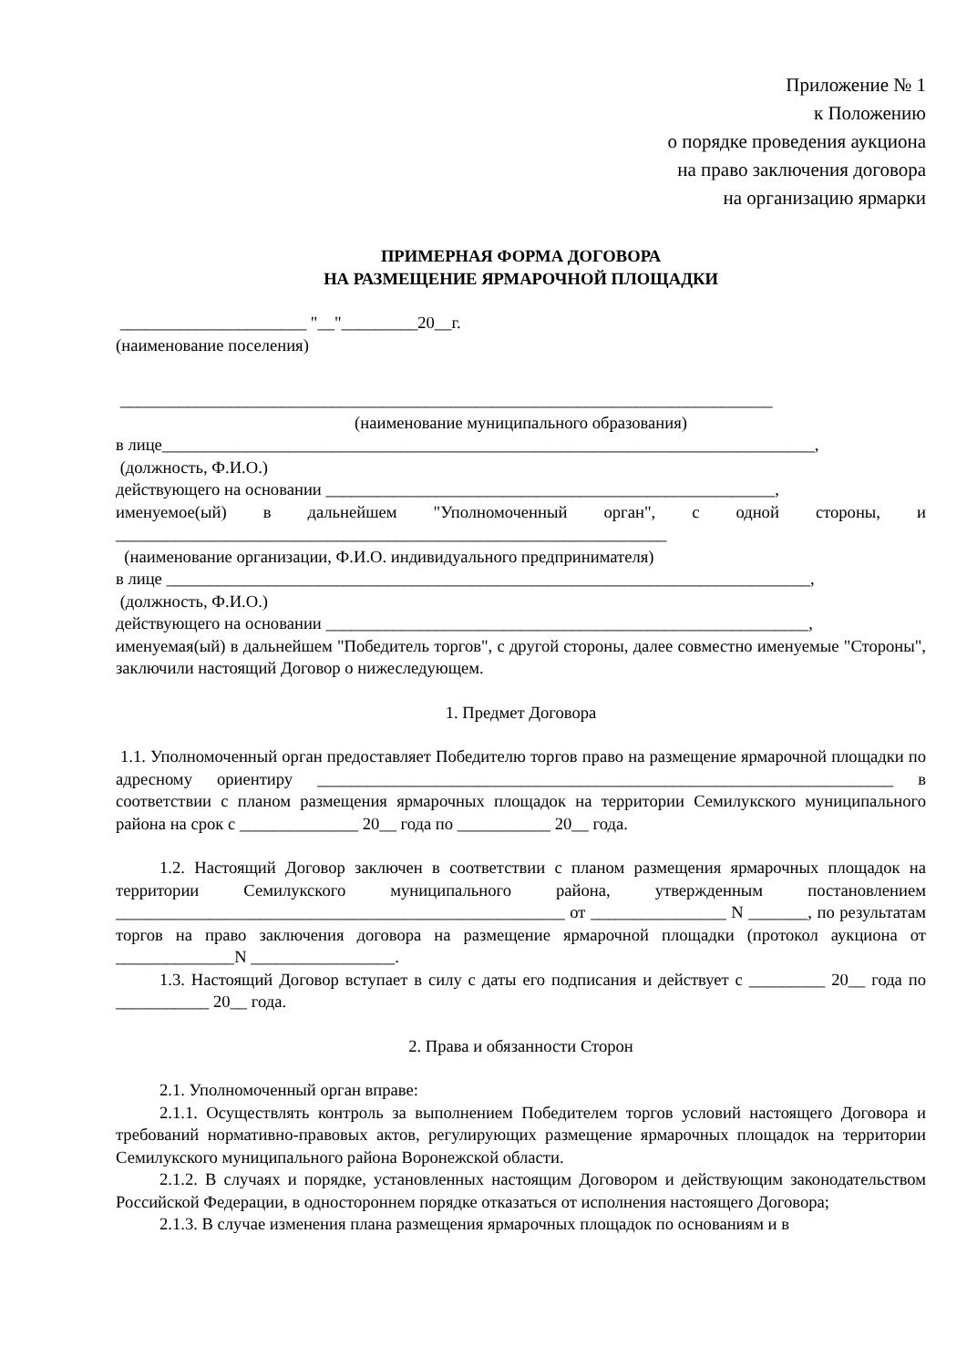Приложение № 1
к Положению
о порядке проведения аукциона
на право заключения договора
на организацию ярмарки
ПРИМЕРНАЯ ФОРМА ДОГОВОРА
НА РАЗМЕЩЕНИЕ ЯРМАРОЧНОЙ ПЛОЩАДКИ
______________________ "__"_________20__г.
(наименование поселения)
_____________________________________________________________________________
(наименование муниципального образования)
в лице_____________________________________________________________________________,
(должность, Ф.И.О.)
действующего на основании _____________________________________________________,
именуемое(ый) в дальнейшем "Уполномоченный орган", с одной стороны, и _________________________________________________________________
(наименование организации, Ф.И.О. индивидуального предпринимателя)
в лице ____________________________________________________________________________,
(должность, Ф.И.О.)
действующего на основании _________________________________________________________,
именуемая(ый) в дальнейшем "Победитель торгов", с другой стороны, далее совместно именуемые "Стороны", заключили настоящий Договор о нижеследующем.
1. Предмет Договора
1.1. Уполномоченный орган предоставляет Победителю торгов право на размещение ярмарочной площадки по адресному ориентиру ____________________________________________________________________ в соответствии с планом размещения ярмарочных площадок на территории Семилукского муниципального района на срок с ______________ 20__ года по ___________ 20__ года.
1.2. Настоящий Договор заключен в соответствии с планом размещения ярмарочных площадок на территории Семилукского муниципального района, утвержденным постановлением _____________________________________________________ от ________________ N _______, по результатам торгов на право заключения договора на размещение ярмарочной площадки (протокол аукциона от ______________N _________________.
1.3. Настоящий Договор вступает в силу с даты его подписания и действует с _________ 20__ года по ___________ 20__ года.
2. Права и обязанности Сторон
2.1. Уполномоченный орган вправе:
2.1.1. Осуществлять контроль за выполнением Победителем торгов условий настоящего Договора и требований нормативно-правовых актов, регулирующих размещение ярмарочных площадок на территории Семилукского муниципального района Воронежской области.
2.1.2. В случаях и порядке, установленных настоящим Договором и действующим законодательством Российской Федерации, в одностороннем порядке отказаться от исполнения настоящего Договора;
2.1.3. В случае изменения плана размещения ярмарочных площадок по основаниям и в